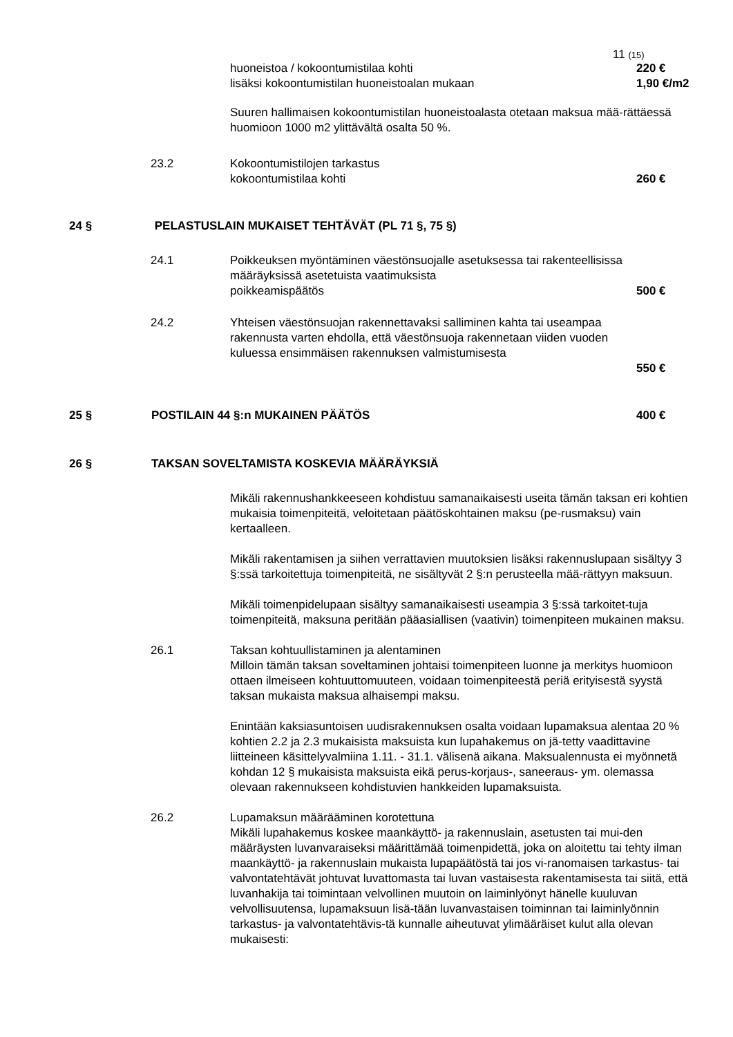11 (15)
huoneistoa / kokoontumistilaa kohti 220 €
lisäksi kokoontumistilan huoneistoalan mukaan 1,90 €/m2
Suuren hallimaisen kokoontumistilan huoneistoalasta otetaan maksua mää-rättäessä huomioon 1000 m2 ylittävältä osalta 50 %.
23.2 Kokoontumistilojen tarkastus
kokoontumistilaa kohti
260 €
24 § PELASTUSLAIN MUKAISET TEHTÄVÄT (PL 71 §, 75 §)
24.1 Poikkeuksen myöntäminen väestönsuojalle asetuksessa tai rakenteellisissa määräyksissä asetetuista vaatimuksista
poikkeamispäätös
500 €
24.2 Yhteisen väestönsuojan rakennettavaksi salliminen kahta tai useampaa rakennusta varten ehdolla, että väestönsuoja rakennetaan viiden vuoden kuluessa ensimmäisen rakennuksen valmistumisesta
550 €
25 § POSTILAIN 44 §:n MUKAINEN PÄÄTÖS 400 €
26 § TAKSAN SOVELTAMISTA KOSKEVIA MÄÄRÄYKSIÄ
Mikäli rakennushankkeeseen kohdistuu samanaikaisesti useita tämän taksan eri kohtien mukaisia toimenpiteitä, veloitetaan päätöskohtainen maksu (pe-rusmaksu) vain kertaalleen.
Mikäli rakentamisen ja siihen verrattavien muutoksien lisäksi rakennuslupaan sisältyy 3 §:ssä tarkoitettuja toimenpiteitä, ne sisältyvät 2 §:n perusteella mää-rättyyn maksuun.
Mikäli toimenpidelupaan sisältyy samanaikaisesti useampia 3 §:ssä tarkoitet-tuja toimenpiteitä, maksuna peritään pääasiallisen (vaativin) toimenpiteen mukainen maksu.
26.1 Taksan kohtuullistaminen ja alentaminen
Milloin tämän taksan soveltaminen johtaisi toimenpiteen luonne ja merkitys huomioon ottaen ilmeiseen kohtuuttomuuteen, voidaan toimenpiteestä periä erityisestä syystä taksan mukaista maksua alhaisempi maksu.
Enintään kaksiasuntoisen uudisrakennuksen osalta voidaan lupamaksua alentaa 20 % kohtien 2.2 ja 2.3 mukaisista maksuista kun lupahakemus on jä-tetty vaadittavine liitteineen käsittelyvalmiina 1.11. - 31.1. välisenä aikana. Maksualennusta ei myönnetä kohdan 12 § mukaisista maksuista eikä perus-korjaus-, saneeraus- ym. olemassa olevaan rakennukseen kohdistuvien hankkeiden lupamaksuista.
26.2 Lupamaksun määrääminen korotettuna
Mikäli lupahakemus koskee maankäyttö- ja rakennuslain, asetusten tai mui-den määräysten luvanvaraiseksi määrittämää toimenpidettä, joka on aloitettu tai tehty ilman maankäyttö- ja rakennuslain mukaista lupapäätöstä tai jos vi-ranomaisen tarkastus- tai valvontatehtävät johtuvat luvattomasta tai luvan vastaisesta rakentamisesta tai siitä, että luvanhakija tai toimintaan velvollinen muutoin on laiminlyönyt hänelle kuuluvan velvollisuutensa, lupamaksuun lisä-tään luvanvastaisen toiminnan tai laiminlyönnin tarkastus- ja valvontatehtävis-tä kunnalle aiheutuvat ylimääräiset kulut alla olevan mukaisesti: